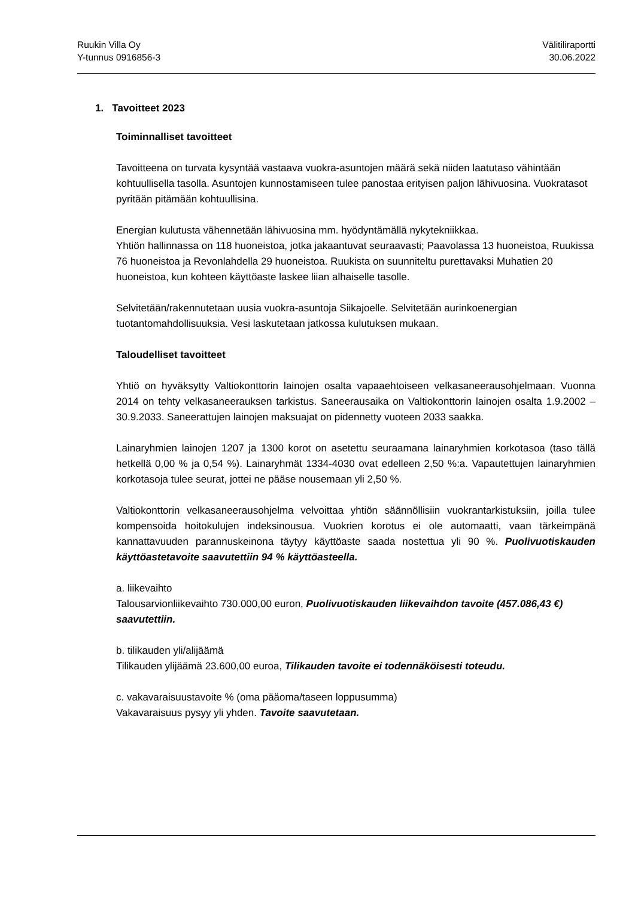Ruukin Villa Oy
Y-tunnus 0916856-3
Välitiliraportti
30.06.2022
1. Tavoitteet 2023
Toiminnalliset tavoitteet
Tavoitteena on turvata kysyntää vastaava vuokra-asuntojen määrä sekä niiden laatutaso vähintään kohtuullisella tasolla. Asuntojen kunnostamiseen tulee panostaa erityisen paljon lähivuosina. Vuokratasot pyritään pitämään kohtuullisina.
Energian kulutusta vähennetään lähivuosina mm. hyödyntämällä nykytekniikkaa.
Yhtiön hallinnassa on 118 huoneistoa, jotka jakaantuvat seuraavasti; Paavolassa 13 huoneistoa, Ruukissa 76 huoneistoa ja Revonlahdella 29 huoneistoa. Ruukista on suunniteltu purettavaksi Muhatien 20 huoneistoa, kun kohteen käyttöaste laskee liian alhaiselle tasolle.
Selvitetään/rakennutetaan uusia vuokra-asuntoja Siikajoelle. Selvitetään aurinkoenergian tuotantomahdollisuuksia. Vesi laskutetaan jatkossa kulutuksen mukaan.
Taloudelliset tavoitteet
Yhtiö on hyväksytty Valtiokonttorin lainojen osalta vapaaehtoiseen velkasaneerausohjelmaan. Vuonna 2014 on tehty velkasaneerauksen tarkistus. Saneerausaika on Valtiokonttorin lainojen osalta 1.9.2002 – 30.9.2033. Saneerattujen lainojen maksuajat on pidennetty vuoteen 2033 saakka.
Lainaryhmien lainojen 1207 ja 1300 korot on asetettu seuraamana lainaryhmien korkotasoa (taso tällä hetkellä 0,00 % ja 0,54 %). Lainaryhmät 1334-4030 ovat edelleen 2,50 %:a. Vapautettujen lainaryhmien korkotasoja tulee seurat, jottei ne pääse nousemaan yli 2,50 %.
Valtiokonttorin velkasaneerausohjelma velvoittaa yhtiön säännöllisiin vuokrantarkistuksiin, joilla tulee kompensoida hoitokulujen indeksinousua. Vuokrien korotus ei ole automaatti, vaan tärkeimpänä kannattavuuden parannuskeinona täytyy käyttöaste saada nostettua yli 90 %. Puolivuotiskauden käyttöastetavoite saavutettiin 94 % käyttöasteella.
a. liikevaihto
Talousarvionliikevaihto 730.000,00 euron, Puolivuotiskauden liikevaihdon tavoite (457.086,43 €) saavutettiin.
b. tilikauden yli/alijäämä
Tilikauden ylijäämä 23.600,00 euroa, Tilikauden tavoite ei todennäköisesti toteudu.
c. vakavaraisuustavoite % (oma pääoma/taseen loppusumma)
Vakavaraisuus pysyy yli yhden. Tavoite saavutetaan.